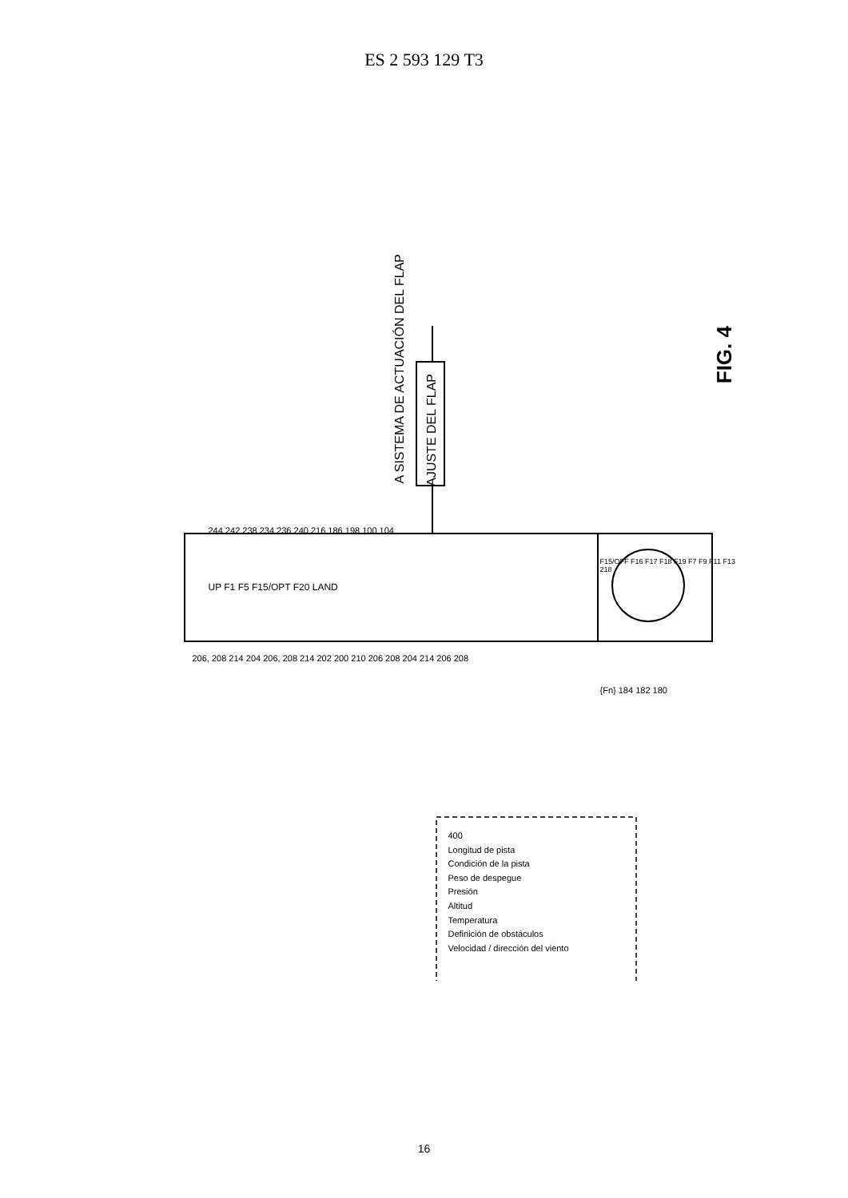ES 2 593 129 T3
A SISTEMA DE ACTUACIÓN DEL FLAP
AJUSTE DEL FLAP
FIG. 4
244 242 238 234 236 240 216 186 198 100 104
UP F1 F5 F15/OPT F20 LAND
F15/OFF F16 F17 F18 F19 F7 F9 F11 F13 218
206, 208 214 204 206, 208 214 202 200 210 206 208 204 214 206 208
{Fn} 184 182 180
400
Longitud de pista
Condición de la pista
Peso de despegue
Presión
Altitud
Temperatura
Definición de obstáculos
Velocidad / dirección del viento
16